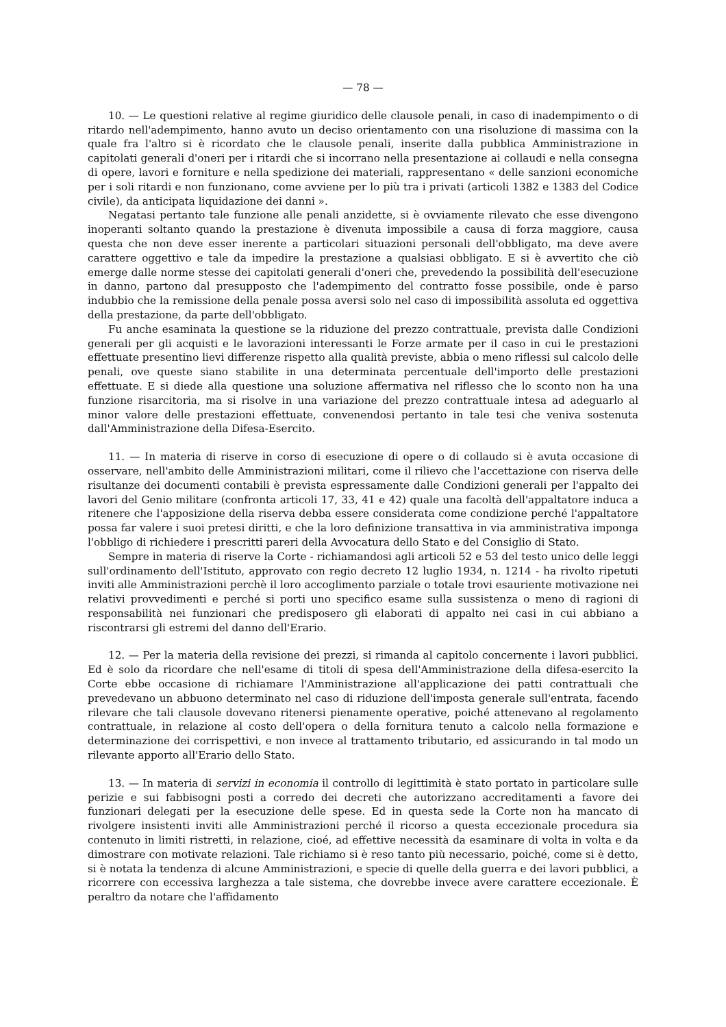— 78 —
10. — Le questioni relative al regime giuridico delle clausole penali, in caso di inadempimento o di ritardo nell'adempimento, hanno avuto un deciso orientamento con una risoluzione di massima con la quale fra l'altro si è ricordato che le clausole penali, inserite dalla pubblica Amministrazione in capitolati generali d'oneri per i ritardi che si incorrano nella presentazione ai collaudi e nella consegna di opere, lavori e forniture e nella spedizione dei materiali, rappresentano « delle sanzioni economiche per i soli ritardi e non funzionano, come avviene per lo più tra i privati (articoli 1382 e 1383 del Codice civile), da anticipata liquidazione dei danni ».
Negatasi pertanto tale funzione alle penali anzidette, si è ovviamente rilevato che esse divengono inoperanti soltanto quando la prestazione è divenuta impossibile a causa di forza maggiore, causa questa che non deve esser inerente a particolari situazioni personali dell'obbligato, ma deve avere carattere oggettivo e tale da impedire la prestazione a qualsiasi obbligato. E si è avvertito che ciò emerge dalle norme stesse dei capitolati generali d'oneri che, prevedendo la possibilità dell'esecuzione in danno, partono dal presupposto che l'adempimento del contratto fosse possibile, onde è parso indubbio che la remissione della penale possa aversi solo nel caso di impossibilità assoluta ed oggettiva della prestazione, da parte dell'obbligato.
Fu anche esaminata la questione se la riduzione del prezzo contrattuale, prevista dalle Condizioni generali per gli acquisti e le lavorazioni interessanti le Forze armate per il caso in cui le prestazioni effettuate presentino lievi differenze rispetto alla qualità previste, abbia o meno riflessi sul calcolo delle penali, ove queste siano stabilite in una determinata percentuale dell'importo delle prestazioni effettuate. E si diede alla questione una soluzione affermativa nel riflesso che lo sconto non ha una funzione risarcitoria, ma si risolve in una variazione del prezzo contrattuale intesa ad adeguarlo al minor valore delle prestazioni effettuate, convenendosi pertanto in tale tesi che veniva sostenuta dall'Amministrazione della Difesa-Esercito.
11. — In materia di riserve in corso di esecuzione di opere o di collaudo si è avuta occasione di osservare, nell'ambito delle Amministrazioni militari, come il rilievo che l'accettazione con riserva delle risultanze dei documenti contabili è prevista espressamente dalle Condizioni generali per l'appalto dei lavori del Genio militare (confronta articoli 17, 33, 41 e 42) quale una facoltà dell'appaltatore induca a ritenere che l'apposizione della riserva debba essere considerata come condizione perché l'appaltatore possa far valere i suoi pretesi diritti, e che la loro definizione transattiva in via amministrativa imponga l'obbligo di richiedere i prescritti pareri della Avvocatura dello Stato e del Consiglio di Stato.
Sempre in materia di riserve la Corte - richiamandosi agli articoli 52 e 53 del testo unico delle leggi sull'ordinamento dell'Istituto, approvato con regio decreto 12 luglio 1934, n. 1214 - ha rivolto ripetuti inviti alle Amministrazioni perchè il loro accoglimento parziale o totale trovi esauriente motivazione nei relativi provvedimenti e perché si porti uno specifico esame sulla sussistenza o meno di ragioni di responsabilità nei funzionari che predisposero gli elaborati di appalto nei casi in cui abbiano a riscontrarsi gli estremi del danno dell'Erario.
12. — Per la materia della revisione dei prezzi, si rimanda al capitolo concernente i lavori pubblici. Ed è solo da ricordare che nell'esame di titoli di spesa dell'Amministrazione della difesa-esercito la Corte ebbe occasione di richiamare l'Amministrazione all'applicazione dei patti contrattuali che prevedevano un abbuono determinato nel caso di riduzione dell'imposta generale sull'entrata, facendo rilevare che tali clausole dovevano ritenersi pienamente operative, poiché attenevano al regolamento contrattuale, in relazione al costo dell'opera o della fornitura tenuto a calcolo nella formazione e determinazione dei corrispettivi, e non invece al trattamento tributario, ed assicurando in tal modo un rilevante apporto all'Erario dello Stato.
13. — In materia di servizi in economia il controllo di legittimità è stato portato in particolare sulle perizie e sui fabbisogni posti a corredo dei decreti che autorizzano accreditamenti a favore dei funzionari delegati per la esecuzione delle spese. Ed in questa sede la Corte non ha mancato di rivolgere insistenti inviti alle Amministrazioni perché il ricorso a questa eccezionale procedura sia contenuto in limiti ristretti, in relazione, cioé, ad effettive necessità da esaminare di volta in volta e da dimostrare con motivate relazioni. Tale richiamo si è reso tanto più necessario, poiché, come si è detto, si è notata la tendenza di alcune Amministrazioni, e specie di quelle della guerra e dei lavori pubblici, a ricorrere con eccessiva larghezza a tale sistema, che dovrebbe invece avere carattere eccezionale. È peraltro da notare che l'affidamento